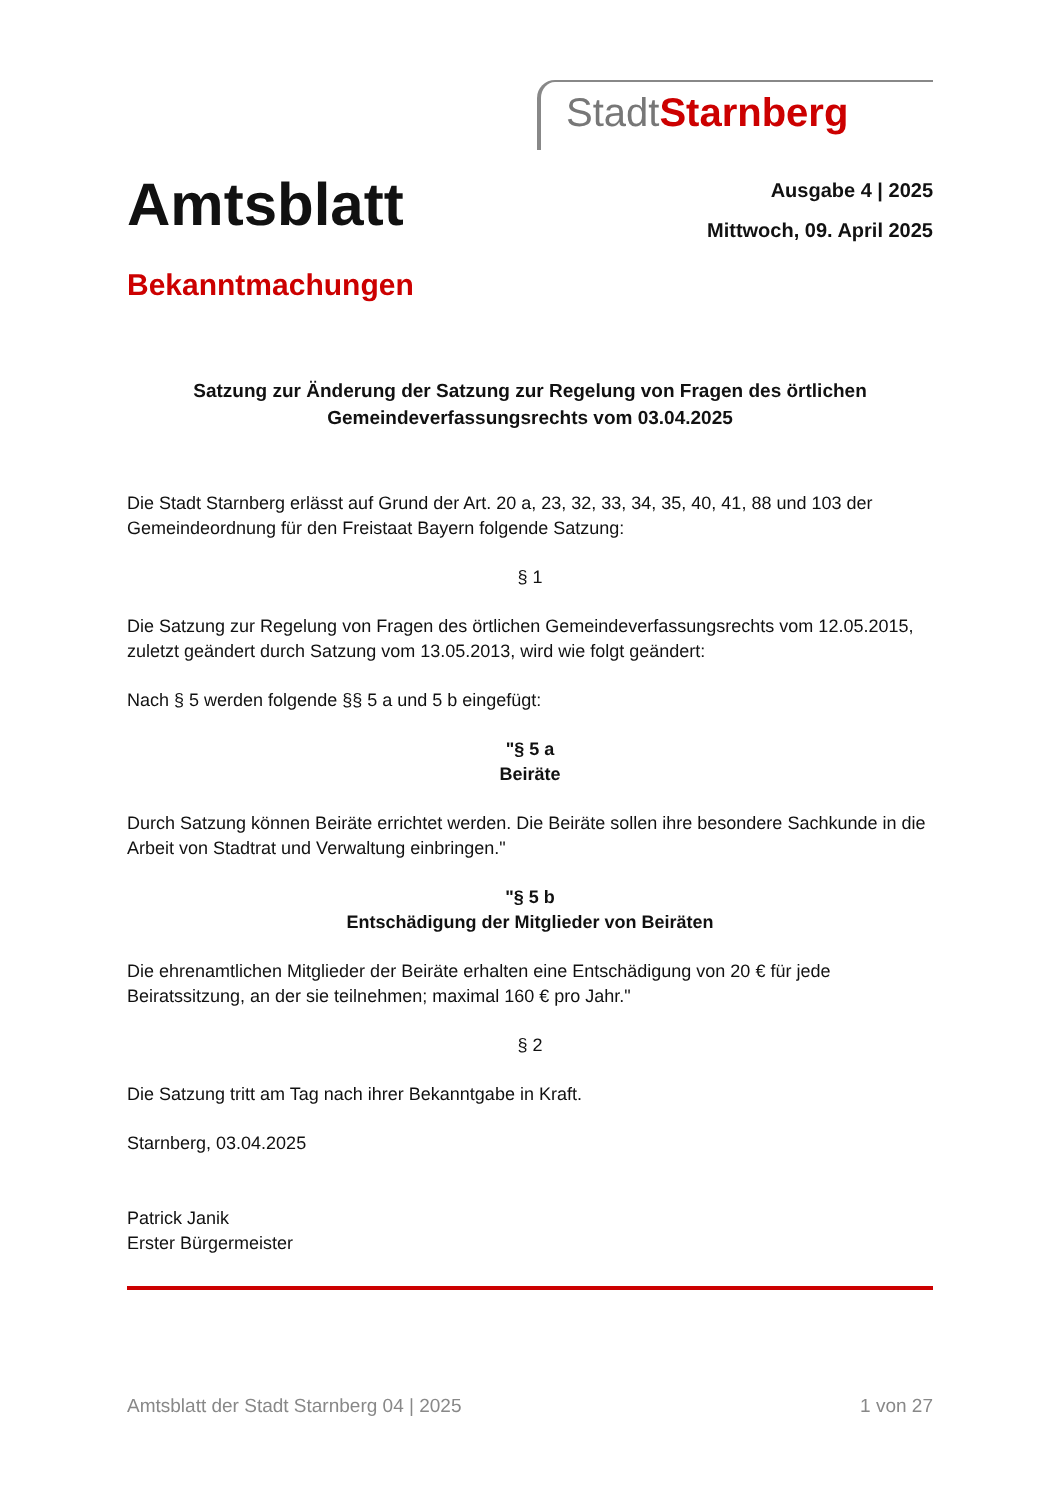Stadt Starnberg
Amtsblatt
Ausgabe 4 | 2025
Mittwoch, 09. April 2025
Bekanntmachungen
Satzung zur Änderung der Satzung zur Regelung von Fragen des örtlichen
Gemeindeverfassungsrechts vom 03.04.2025
Die Stadt Starnberg erlässt auf Grund der Art. 20 a, 23, 32, 33, 34, 35, 40, 41, 88 und 103 der Gemeindeordnung für den Freistaat Bayern folgende Satzung:
§ 1
Die Satzung zur Regelung von Fragen des örtlichen Gemeindeverfassungsrechts vom 12.05.2015, zuletzt geändert durch Satzung vom 13.05.2013, wird wie folgt geändert:
Nach § 5 werden folgende §§ 5 a und 5 b eingefügt:
"§ 5 a
Beiräte
Durch Satzung können Beiräte errichtet werden. Die Beiräte sollen ihre besondere Sachkunde in die Arbeit von Stadtrat und Verwaltung einbringen."
"§ 5 b
Entschädigung der Mitglieder von Beiräten
Die ehrenamtlichen Mitglieder der Beiräte erhalten eine Entschädigung von 20 € für jede Beiratssitzung, an der sie teilnehmen; maximal 160 € pro Jahr."
§ 2
Die Satzung tritt am Tag nach ihrer Bekanntgabe in Kraft.
Starnberg, 03.04.2025
Patrick Janik
Erster Bürgermeister
Amtsblatt der Stadt Starnberg 04 | 2025 1 von 27